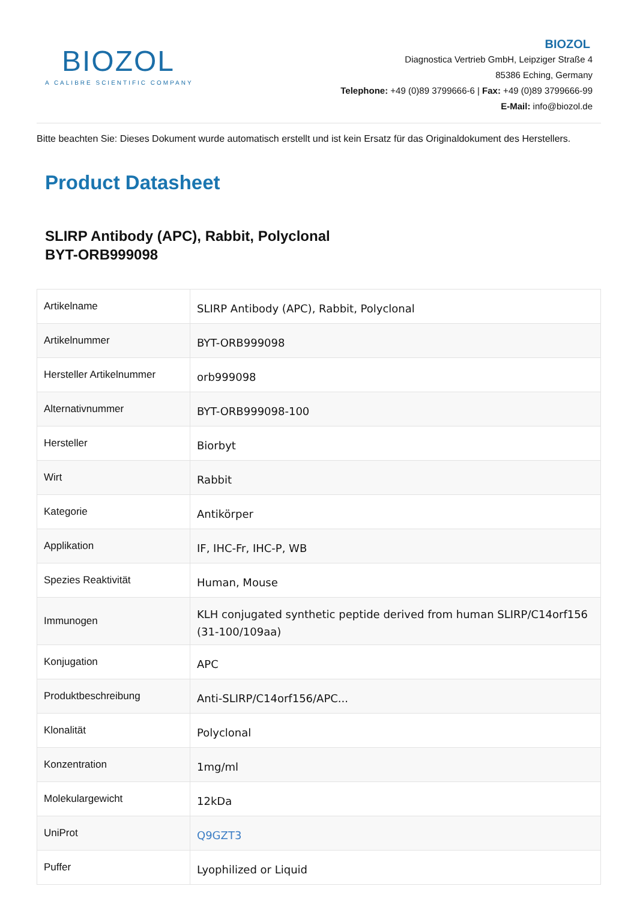BIOZOL
A CALIBRE SCIENTIFIC COMPANY
BIOZOL
Diagnostica Vertrieb GmbH, Leipziger Straße 4
85386 Eching, Germany
Telephone: +49 (0)89 3799666-6 | Fax: +49 (0)89 3799666-99
E-Mail: info@biozol.de
Bitte beachten Sie: Dieses Dokument wurde automatisch erstellt und ist kein Ersatz für das Originaldokument des Herstellers.
Product Datasheet
SLIRP Antibody (APC), Rabbit, Polyclonal
BYT-ORB999098
| Artikelname | SLIRP Antibody (APC), Rabbit, Polyclonal |
| Artikelnummer | BYT-ORB999098 |
| Hersteller Artikelnummer | orb999098 |
| Alternativnummer | BYT-ORB999098-100 |
| Hersteller | Biorbyt |
| Wirt | Rabbit |
| Kategorie | Antikörper |
| Applikation | IF, IHC-Fr, IHC-P, WB |
| Spezies Reaktivität | Human, Mouse |
| Immunogen | KLH conjugated synthetic peptide derived from human SLIRP/C14orf156 (31-100/109aa) |
| Konjugation | APC |
| Produktbeschreibung | Anti-SLIRP/C14orf156/APC... |
| Klonalität | Polyclonal |
| Konzentration | 1mg/ml |
| Molekulargewicht | 12kDa |
| UniProt | Q9GZT3 |
| Puffer | Lyophilized or Liquid |